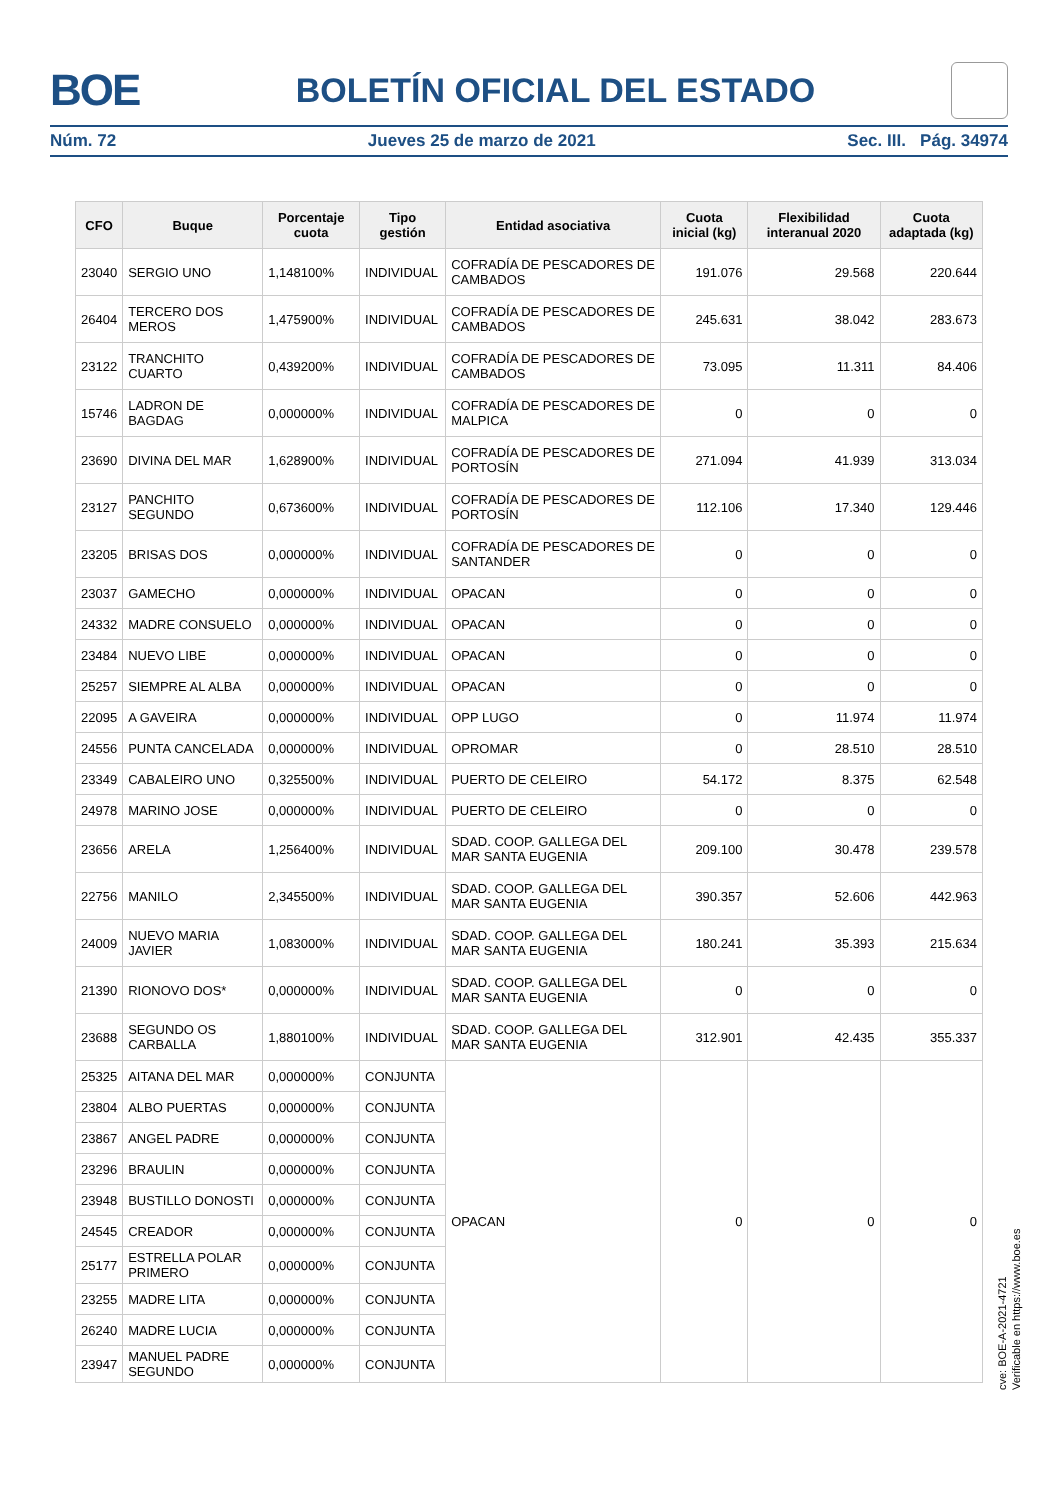BOE
BOLETÍN OFICIAL DEL ESTADO
Núm. 72 Jueves 25 de marzo de 2021 Sec. III. Pág. 34974
| CFO | Buque | Porcentaje cuota | Tipo gestión | Entidad asociativa | Cuota inicial (kg) | Flexibilidad interanual 2020 | Cuota adaptada (kg) |
| --- | --- | --- | --- | --- | --- | --- | --- |
| 23040 | SERGIO UNO | 1,148100% | INDIVIDUAL | COFRADÍA DE PESCADORES DE CAMBADOS | 191.076 | 29.568 | 220.644 |
| 26404 | TERCERO DOS MEROS | 1,475900% | INDIVIDUAL | COFRADÍA DE PESCADORES DE CAMBADOS | 245.631 | 38.042 | 283.673 |
| 23122 | TRANCHITO CUARTO | 0,439200% | INDIVIDUAL | COFRADÍA DE PESCADORES DE CAMBADOS | 73.095 | 11.311 | 84.406 |
| 15746 | LADRON DE BAGDAG | 0,000000% | INDIVIDUAL | COFRADÍA DE PESCADORES DE MALPICA | 0 | 0 | 0 |
| 23690 | DIVINA DEL MAR | 1,628900% | INDIVIDUAL | COFRADÍA DE PESCADORES DE PORTOSÍN | 271.094 | 41.939 | 313.034 |
| 23127 | PANCHITO SEGUNDO | 0,673600% | INDIVIDUAL | COFRADÍA DE PESCADORES DE PORTOSÍN | 112.106 | 17.340 | 129.446 |
| 23205 | BRISAS DOS | 0,000000% | INDIVIDUAL | COFRADÍA DE PESCADORES DE SANTANDER | 0 | 0 | 0 |
| 23037 | GAMECHO | 0,000000% | INDIVIDUAL | OPACAN | 0 | 0 | 0 |
| 24332 | MADRE CONSUELO | 0,000000% | INDIVIDUAL | OPACAN | 0 | 0 | 0 |
| 23484 | NUEVO LIBE | 0,000000% | INDIVIDUAL | OPACAN | 0 | 0 | 0 |
| 25257 | SIEMPRE AL ALBA | 0,000000% | INDIVIDUAL | OPACAN | 0 | 0 | 0 |
| 22095 | A GAVEIRA | 0,000000% | INDIVIDUAL | OPP LUGO | 0 | 11.974 | 11.974 |
| 24556 | PUNTA CANCELADA | 0,000000% | INDIVIDUAL | OPROMAR | 0 | 28.510 | 28.510 |
| 23349 | CABALEIRO UNO | 0,325500% | INDIVIDUAL | PUERTO DE CELEIRO | 54.172 | 8.375 | 62.548 |
| 24978 | MARINO JOSE | 0,000000% | INDIVIDUAL | PUERTO DE CELEIRO | 0 | 0 | 0 |
| 23656 | ARELA | 1,256400% | INDIVIDUAL | SDAD. COOP. GALLEGA DEL MAR SANTA EUGENIA | 209.100 | 30.478 | 239.578 |
| 22756 | MANILO | 2,345500% | INDIVIDUAL | SDAD. COOP. GALLEGA DEL MAR SANTA EUGENIA | 390.357 | 52.606 | 442.963 |
| 24009 | NUEVO MARIA JAVIER | 1,083000% | INDIVIDUAL | SDAD. COOP. GALLEGA DEL MAR SANTA EUGENIA | 180.241 | 35.393 | 215.634 |
| 21390 | RIONOVO DOS* | 0,000000% | INDIVIDUAL | SDAD. COOP. GALLEGA DEL MAR SANTA EUGENIA | 0 | 0 | 0 |
| 23688 | SEGUNDO OS CARBALLA | 1,880100% | INDIVIDUAL | SDAD. COOP. GALLEGA DEL MAR SANTA EUGENIA | 312.901 | 42.435 | 355.337 |
| 25325 | AITANA DEL MAR | 0,000000% | CONJUNTA | OPACAN | 0 | 0 | 0 |
| 23804 | ALBO PUERTAS | 0,000000% | CONJUNTA | | | | |
| 23867 | ANGEL PADRE | 0,000000% | CONJUNTA | | | | |
| 23296 | BRAULIN | 0,000000% | CONJUNTA | | | | |
| 23948 | BUSTILLO DONOSTI | 0,000000% | CONJUNTA | | | | |
| 24545 | CREADOR | 0,000000% | CONJUNTA | | | | |
| 25177 | ESTRELLA POLAR PRIMERO | 0,000000% | CONJUNTA | | | | |
| 23255 | MADRE LITA | 0,000000% | CONJUNTA | | | | |
| 26240 | MADRE LUCIA | 0,000000% | CONJUNTA | | | | |
| 23947 | MANUEL PADRE SEGUNDO | 0,000000% | CONJUNTA | | | | |
cve: BOE-A-2021-4721
Verificable en https://www.boe.es